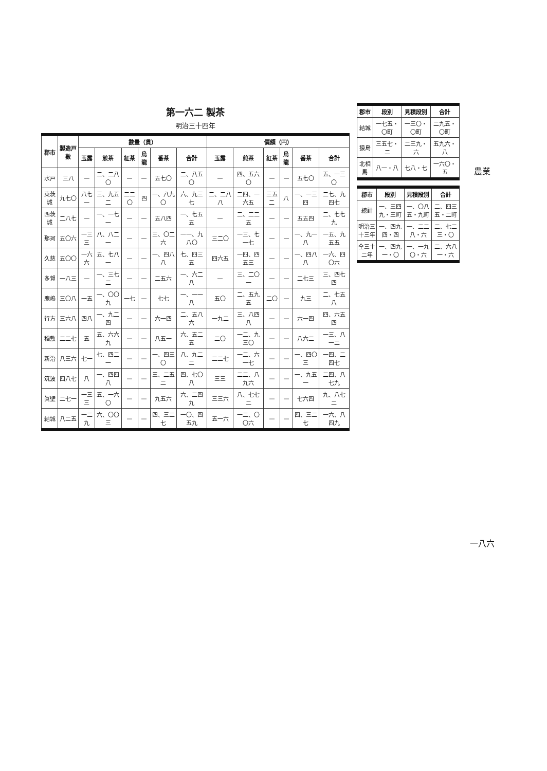第一六二 製茶
明治三十四年
| 郡市 | 製造戸數 | 數量（貫） | | | | | | 價額（円） | | | | | |
| --- | --- | --- | --- | --- | --- | --- | --- | --- | --- | --- | --- | --- | --- |
| | | 玉露 | 煎茶 | 紅茶 | 烏龍 | 番茶 | 合計 | 玉露 | 煎茶 | 紅茶 | 烏龍 | 番茶 | 合計 |
| 水戸 | 三八 | — | 二、二八〇 | — | — | 五七〇 | 二、八五〇 | — | 四、五六〇 | — | — | 五七〇 | 五、一三〇 |
| 東茨城 | 九七〇 | 八七一 | 三、九五二 | 二二〇 | 四 | 一、八九〇 | 六、九三七 | 二、二八八 | 二四、一六五 | 三五二 | 八 | 一、一三四 | 二七、九四七 |
| 西茨城 | 二八七 | — | 一、一七一 | — | — | 五八四 | 一、七五五 | — | 二、二二五 | — | — | 五五四 | 二、七七九 |
| 那珂 | 五〇六 | 一三三 | 八、八二一 | — | — | 三、〇二六 | 一一、九八〇 | 三二〇 | 一三、七一七 | — | — | 一、九一八 | 一五、九五五 |
| 久慈 | 五〇〇 | 一六六 | 五、七八一 | — | — | 一、四八八 | 七、四三五 | 四六五 | 一四、四五三 | — | — | 一、四八八 | 一六、四〇六 |
| 多賀 | 一八三 | — | 一、三七二 | — | — | 二五六 | 一、六二八 | — | 三、二〇一 | — | — | 二七三 | 三、四七四 |
| 鹿嶋 | 三〇八 | 一五 | 一、〇〇九 | 一七 | — | 七七 | 一、一一八 | 五〇 | 二、五九五 | 二〇 | — | 九三 | 二、七五八 |
| 行方 | 三六八 | 四八 | 一、九二四 | — | — | 六一四 | 二、五八六 | 一九二 | 三、八四八 | — | — | 六一四 | 四、六五四 |
| 稻敷 | 二二七 | 五 | 五、六六九 | — | — | 八五一 | 六、五二五 | 二〇 | 一二、九三〇 | — | — | 八六二 | 一三、八一二 |
| 新治 | 八三六 | 七一 | 七、四二一 | — | — | 一、四三〇 | 八、九二二 | 二二七 | 一二、六一七 | — | — | 一、四〇三 | 一四、二四七 |
| 筑波 | 四八七 | 八 | 一、四四八 | — | — | 三、二五二 | 四、七〇八 | 三三 | 二二、八九六 | — | — | 一、九五一 | 二四、八七九 |
| 眞壁 | 二七一 | 一三三 | 五、一六〇 | — | — | 九五六 | 六、二四九 | 三三六 | 八、七七二 | — | — | 七六四 | 九、八七二 |
| 結城 | 八二五 | 一二九 | 六、〇〇三 | — | — | 四、三二七 | 一〇、四五九 | 五一六 | 一二、〇〇六 | — | — | 四、三二七 | 一六、八四九 |
| 郡市 | 段別 | 見積段別 | 合計 |
| --- | --- | --- | --- |
| 結城 | 一七五・〇町 | 一三〇・〇町 | 二九五・〇町 |
| 猿島 | 三五七・二 | 二三九・六 | 五九六・八 |
| 北相馬 | 八一・八 | 七八・七 | 一六〇・五 |
| 郡市 | 段別 | 見積段別 | 合計 |
| --- | --- | --- | --- |
| 總計 | 一、三四九・三町 | 一、〇八五・九町 | 二、四三五・二町 |
| 明治三十三年 | 一、四九四・四 | 一、二二八・六 | 二、七二三・〇 |
| 仝三十二年 | 一、四九一・〇 | 一、一九〇・六 | 二、六八一・六 |
農業
一八六